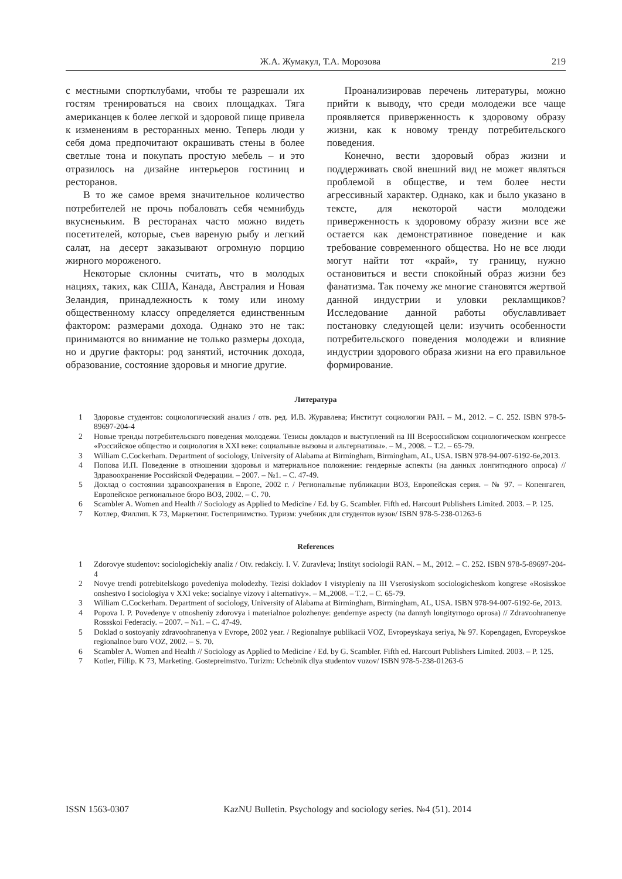Ж.А. Жумакул, Т.А. Морозова 219
с местными спортклубами, чтобы те разрешали их гостям тренироваться на своих площадках. Тяга американцев к более легкой и здоровой пище привела к изменениям в ресторанных меню. Теперь люди у себя дома предпочитают окрашивать стены в более светлые тона и покупать простую мебель – и это отразилось на дизайне интерьеров гостиниц и ресторанов.
В то же самое время значительное количество потребителей не прочь побаловать себя чемнибудь вкусненьким. В ресторанах часто можно видеть посетителей, которые, съев вареную рыбу и легкий салат, на десерт заказывают огромную порцию жирного мороженого.
Некоторые склонны считать, что в молодых нациях, таких, как США, Канада, Австралия и Новая Зеландия, принадлежность к тому или иному общественному классу определяется единственным фактором: размерами дохода. Однако это не так: принимаются во внимание не только размеры дохода, но и другие факторы: род занятий, источник дохода, образование, состояние здоровья и многие другие.
Проанализировав перечень литературы, можно прийти к выводу, что среди молодежи все чаще проявляется приверженность к здоровому образу жизни, как к новому тренду потребительского поведения.
Конечно, вести здоровый образ жизни и поддерживать свой внешний вид не может являться проблемой в обществе, и тем более нести агрессивный характер. Однако, как и было указано в тексте, для некоторой части молодежи приверженность к здоровому образу жизни все же остается как демонстративное поведение и как требование современного общества. Но не все люди могут найти тот «край», ту границу, нужно остановиться и вести спокойный образ жизни без фанатизма. Так почему же многие становятся жертвой данной индустрии и уловки рекламщиков? Исследование данной работы обуславливает постановку следующей цели: изучить особенности потребительского поведения молодежи и влияние индустрии здорового образа жизни на его правильное формирование.
Литература
1 Здоровье студентов: социологический анализ / отв. ред. И.В. Журавлева; Институт социологии РАН. – М., 2012. – С. 252. ISBN 978-5-89697-204-4
2 Новые тренды потребительского поведения молодежи. Тезисы докладов и выступлений на III Всероссийском социологическом конгрессе «Российское общество и социология в XXI веке: социальные вызовы и альтернативы». – М., 2008. – Т.2. – 65-79.
3 William C.Cockerham. Department of sociology, University of Alabama at Birmingham, Birmingham, AL, USA. ISBN 978-94-007-6192-6e,2013.
4 Попова И.П. Поведение в отношении здоровья и материальное положение: гендерные аспекты (на данных лонгитюдного опроса) // Здравоохранение Российской Федерации. – 2007. – №1. – С. 47-49.
5 Доклад о состоянии здравоохранения в Европе, 2002 г. / Региональные публикации ВОЗ, Европейская серия. – № 97. – Копенгаген, Европейское региональное бюро ВОЗ, 2002. – С. 70.
6 Scambler A. Women and Health // Sociology as Applied to Medicine / Ed. by G. Scambler. Fifth ed. Harcourt Publishers Limited. 2003. – P. 125.
7 Котлер, Филлип. К 73, Маркетинг. Гостеприимство. Туризм: учебник для студентов вузов/ ISBN 978-5-238-01263-6
References
1 Zdorovye studentov: sociologichekiy analiz / Otv. redakciy. I. V. Zuravleva; Instityt sociologii RAN. – M., 2012. – C. 252. ISBN 978-5-89697-204-4
2 Novye trendi potrebitelskogo povedeniya molodezhy. Tezisi dokladov I vistypleniy na III Vserosiyskom sociologicheskom kongrese «Rosisskoe onshestvo I sociologiya v XXI veke: socialnye vizovy i alternativy». – M.,2008. – T.2. – C. 65-79.
3 William C.Cockerham. Department of sociology, University of Alabama at Birmingham, Birmingham, AL, USA. ISBN 978-94-007-6192-6e, 2013.
4 Popova I. P. Povedenye v otnosheniy zdorovya i materialnoe polozhenye: gendernye aspecty (na dannyh longityrnogo oprosa) // Zdravoohranenye Rossskoi Federaciy. – 2007. – №1. – C. 47-49.
5 Doklad o sostoyaniy zdravoohranenya v Evrope, 2002 year. / Regionalnye publikacii VOZ, Evropeyskaya seriya, № 97. Kopengagen, Evropeyskoe regionalnoe buro VOZ, 2002. – S. 70.
6 Scambler A. Women and Health // Sociology as Applied to Medicine / Ed. by G. Scambler. Fifth ed. Harcourt Publishers Limited. 2003. – P. 125.
7 Kotler, Fillip. K 73, Marketing. Gostepreimstvo. Turizm: Uchebnik dlya studentov vuzov/ ISBN 978-5-238-01263-6
ISSN 1563-0307 KazNU Bulletin. Psychology and sociology series. №4 (51). 2014